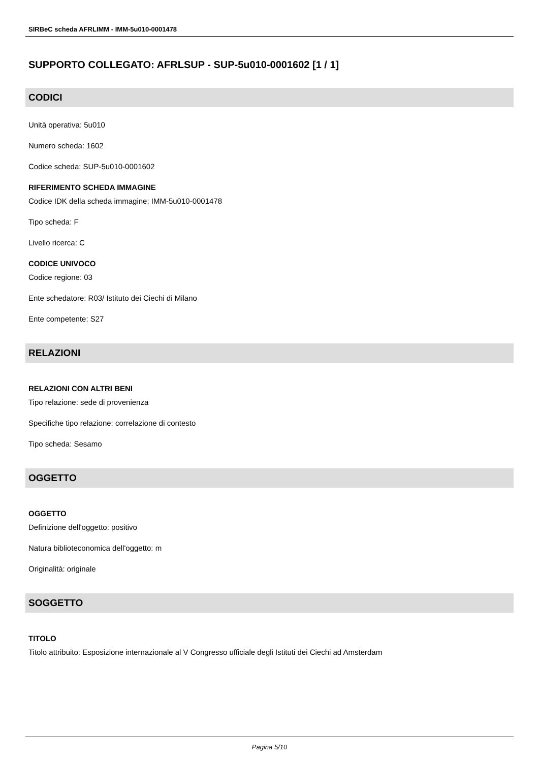SIRBeC scheda AFRLIMM - IMM-5u010-0001478
SUPPORTO COLLEGATO: AFRLSUP - SUP-5u010-0001602 [1 / 1]
CODICI
Unità operativa: 5u010
Numero scheda: 1602
Codice scheda: SUP-5u010-0001602
RIFERIMENTO SCHEDA IMMAGINE
Codice IDK della scheda immagine: IMM-5u010-0001478
Tipo scheda: F
Livello ricerca: C
CODICE UNIVOCO
Codice regione: 03
Ente schedatore: R03/ Istituto dei Ciechi di Milano
Ente competente: S27
RELAZIONI
RELAZIONI CON ALTRI BENI
Tipo relazione: sede di provenienza
Specifiche tipo relazione: correlazione di contesto
Tipo scheda: Sesamo
OGGETTO
OGGETTO
Definizione dell'oggetto: positivo
Natura biblioteconomica dell'oggetto: m
Originalità: originale
SOGGETTO
TITOLO
Titolo attribuito: Esposizione internazionale al V Congresso ufficiale degli Istituti dei Ciechi ad Amsterdam
Pagina 5/10